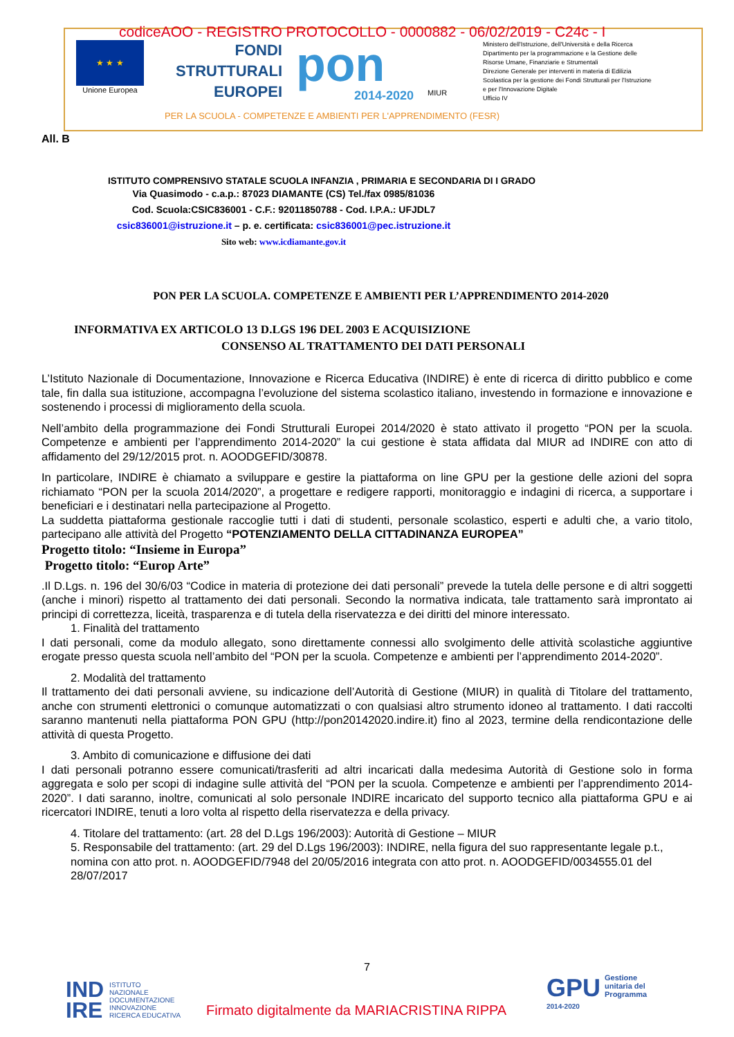codiceAOO - REGISTRO PROTOCOLLO - 0000882 - 06/02/2019 - C24c - I
★ ★ ★
Unione Europea
FONDI
STRUTTURALI
EUROPEI
pon
2014-2020
MIUR
Ministero dell'Istruzione, dell'Università e della Ricerca
Dipartimento per la programmazione e la Gestione delle Risorse Umane, Finanziarie e Strumentali
Direzione Generale per interventi in materia di Edilizia Scolastica per la gestione dei Fondi Strutturali per l'Istruzione e per l'Innovazione Digitale
Ufficio IV
PER LA SCUOLA - COMPETENZE E AMBIENTI PER L'APPRENDIMENTO (FESR)
All. B
ISTITUTO COMPRENSIVO STATALE SCUOLA INFANZIA , PRIMARIA E SECONDARIA DI I GRADO
Via Quasimodo - c.a.p.: 87023 DIAMANTE (CS) Tel./fax 0985/81036
Cod. Scuola:CSIC836001 - C.F.: 92011850788 - Cod. I.P.A.: UFJDL7
csic836001@istruzione.it – p. e. certificata: csic836001@pec.istruzione.it
Sito web: www.icdiamante.gov.it
PON PER LA SCUOLA. COMPETENZE E AMBIENTI PER L’APPRENDIMENTO 2014-2020
INFORMATIVA EX ARTICOLO 13 D.LGS 196 DEL 2003 E ACQUISIZIONE
CONSENSO AL TRATTAMENTO DEI DATI PERSONALI
L’Istituto Nazionale di Documentazione, Innovazione e Ricerca Educativa (INDIRE) è ente di ricerca di diritto pubblico e come tale, fin dalla sua istituzione, accompagna l’evoluzione del sistema scolastico italiano, investendo in formazione e innovazione e sostenendo i processi di miglioramento della scuola.
Nell’ambito della programmazione dei Fondi Strutturali Europei 2014/2020 è stato attivato il progetto “PON per la scuola. Competenze e ambienti per l’apprendimento 2014-2020” la cui gestione è stata affidata dal MIUR ad INDIRE con atto di affidamento del 29/12/2015 prot. n. AOODGEFID/30878.
In particolare, INDIRE è chiamato a sviluppare e gestire la piattaforma on line GPU per la gestione delle azioni del sopra richiamato “PON per la scuola 2014/2020”, a progettare e redigere rapporti, monitoraggio e indagini di ricerca, a supportare i beneficiari e i destinatari nella partecipazione al Progetto.
La suddetta piattaforma gestionale raccoglie tutti i dati di studenti, personale scolastico, esperti e adulti che, a vario titolo, partecipano alle attività del Progetto “POTENZIAMENTO DELLA CITTADINANZA EUROPEA”
Progetto titolo: “Insieme in Europa”
Progetto titolo: “Europ Arte”
.Il D.Lgs. n. 196 del 30/6/03 “Codice in materia di protezione dei dati personali” prevede la tutela delle persone e di altri soggetti (anche i minori) rispetto al trattamento dei dati personali. Secondo la normativa indicata, tale trattamento sarà improntato ai principi di correttezza, liceità, trasparenza e di tutela della riservatezza e dei diritti del minore interessato.
1. Finalità del trattamento
I dati personali, come da modulo allegato, sono direttamente connessi allo svolgimento delle attività scolastiche aggiuntive erogate presso questa scuola nell’ambito del “PON per la scuola. Competenze e ambienti per l’apprendimento 2014-2020”.
2. Modalità del trattamento
Il trattamento dei dati personali avviene, su indicazione dell’Autorità di Gestione (MIUR) in qualità di Titolare del trattamento, anche con strumenti elettronici o comunque automatizzati o con qualsiasi altro strumento idoneo al trattamento. I dati raccolti saranno mantenuti nella piattaforma PON GPU (http://pon20142020.indire.it) fino al 2023, termine della rendicontazione delle attività di questa Progetto.
3. Ambito di comunicazione e diffusione dei dati
I dati personali potranno essere comunicati/trasferiti ad altri incaricati dalla medesima Autorità di Gestione solo in forma aggregata e solo per scopi di indagine sulle attività del “PON per la scuola. Competenze e ambienti per l’apprendimento 2014-2020”. I dati saranno, inoltre, comunicati al solo personale INDIRE incaricato del supporto tecnico alla piattaforma GPU e ai ricercatori INDIRE, tenuti a loro volta al rispetto della riservatezza e della privacy.
4. Titolare del trattamento: (art. 28 del D.Lgs 196/2003): Autorità di Gestione – MIUR
5. Responsabile del trattamento: (art. 29 del D.Lgs 196/2003): INDIRE, nella figura del suo rappresentante legale p.t., nomina con atto prot. n. AOODGEFID/7948 del 20/05/2016 integrata con atto prot. n. AOODGEFID/0034555.01 del 28/07/2017
7
IND
IRE
ISTITUTO
NAZIONALE
DOCUMENTAZIONE
INNOVAZIONE
RICERCA EDUCATIVA
Firmato digitalmente da MARIACRISTINA RIPPA
GPU
2014-2020
Gestione
unitaria del
Programma